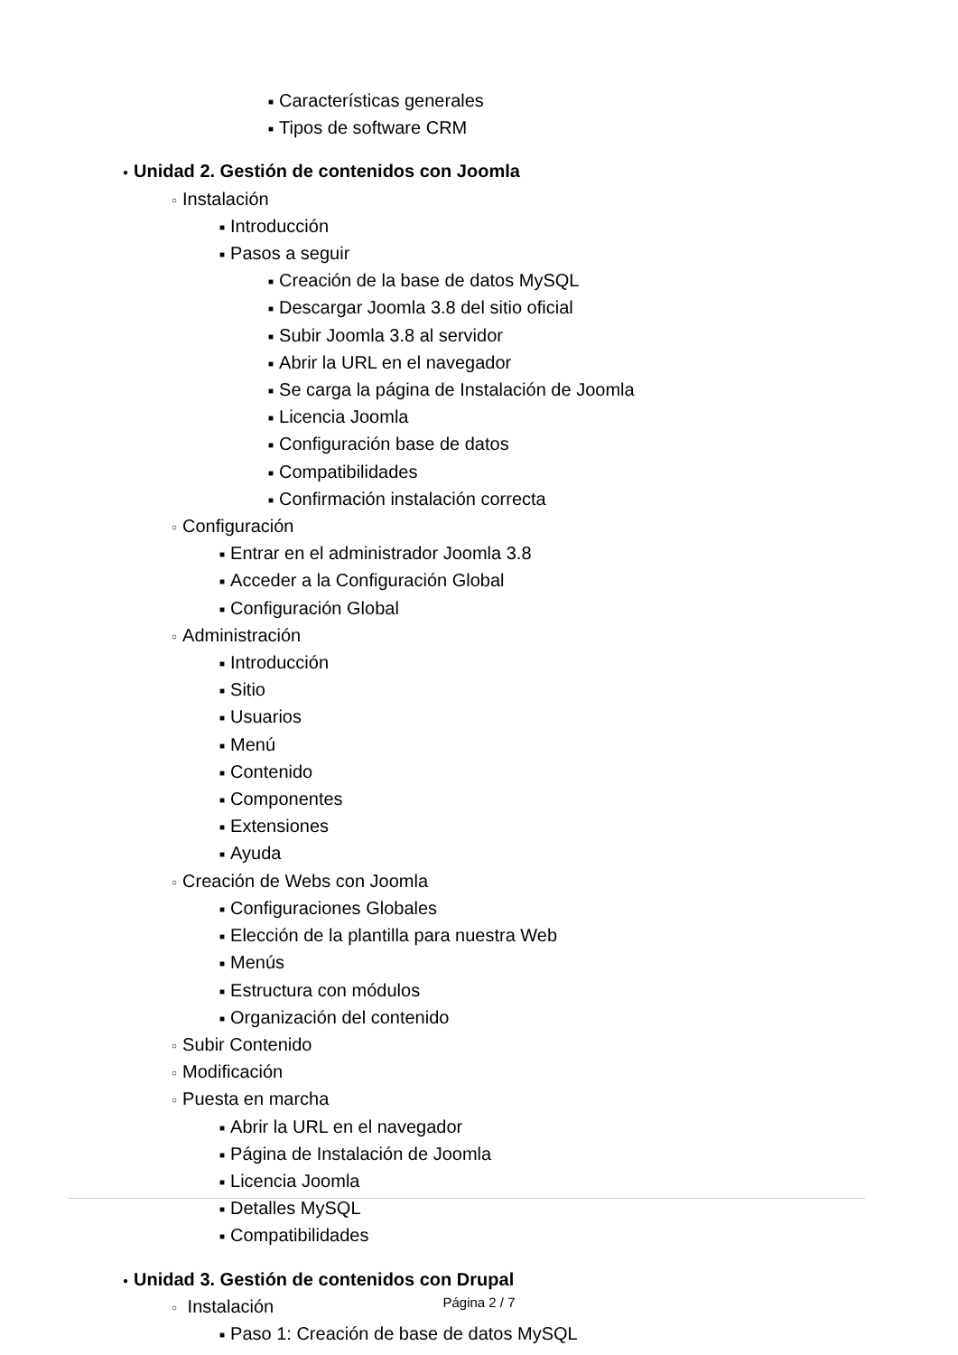■ Características generales
■ Tipos de software CRM
● Unidad 2. Gestión de contenidos con Joomla
○ Instalación
■ Introducción
■ Pasos a seguir
■ Creación de la base de datos MySQL
■ Descargar Joomla 3.8 del sitio oficial
■ Subir Joomla 3.8 al servidor
■ Abrir la URL en el navegador
■ Se carga la página de Instalación de Joomla
■ Licencia Joomla
■ Configuración base de datos
■ Compatibilidades
■ Confirmación instalación correcta
○ Configuración
■ Entrar en el administrador Joomla 3.8
■ Acceder a la Configuración Global
■ Configuración Global
○ Administración
■ Introducción
■ Sitio
■ Usuarios
■ Menú
■ Contenido
■ Componentes
■ Extensiones
■ Ayuda
○ Creación de Webs con Joomla
■ Configuraciones Globales
■ Elección de la plantilla para nuestra Web
■ Menús
■ Estructura con módulos
■ Organización del contenido
○ Subir Contenido
○ Modificación
○ Puesta en marcha
■ Abrir la URL en el navegador
■ Página de Instalación de Joomla
■ Licencia Joomla
■ Detalles MySQL
■ Compatibilidades
● Unidad 3. Gestión de contenidos con Drupal
○ Instalación
■ Paso 1: Creación de base de datos MySQL
Página 2 / 7